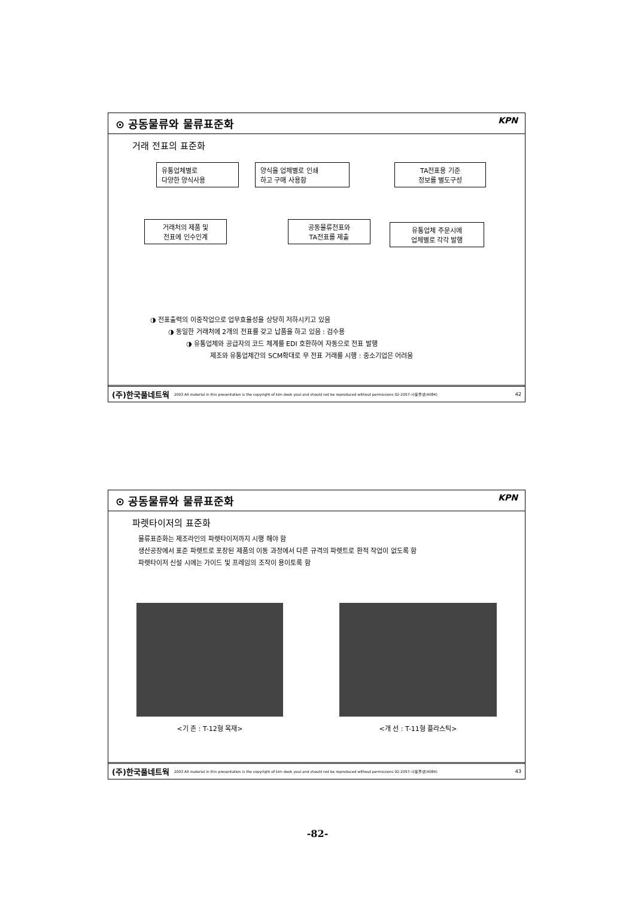⊙ 공동물류와 물류표준화 KPN
거래 전표의 표준화
유통업체별로
다양한 양식사용
양식을 업체별로 인쇄
하고 구매 사용함
TA전표용 기준
정보를 별도구성
유통업체 주문시에
업체별로 각각 발행
공동물류전표와
TA전표를 제출
거래처의 제품 및
전표에 인수인계
◑ 전표출력의 이중작업으로 업무효율성을 상당히 저하시키고 있음
◑ 동일한 거래처에 2개의 전표를 갖고 납품을 하고 있음 : 검수용
◑ 유통업체와 공급자의 코드 체계를 EDI 호환하여 자동으로 전표 발행
제조와 유통업체간의 SCM확대로 무 전표 거래를 시행 : 중소기업은 어려움
(주)한국풀네트웍 2003 All material in this presentation is the copyright of kim deok youl and should not be reproduced without permissions 02-2057-사용플넷(4084) 42
⊙ 공동물류와 물류표준화 KPN
파렛타이저의 표준화
물류표준화는 제조라인의 파렛타이저까지 시행 해야 함
생산공장에서 표준 파렛트로 포장된 제품의 이동 과정에서 다른 규격의 파렛트로 환적 작업이 없도록 함
파렛타이저 신설 시에는 가이드 및 프레임의 조작이 용이토록 함
<기 존 : T-12형 목재> <개 선 : T-11형 플라스틱>
(주)한국풀네트웍 2003 All material in this presentation is the copyright of kim deok youl and should not be reproduced without permissions 02-2057-사용플넷(4084) 43
-82-